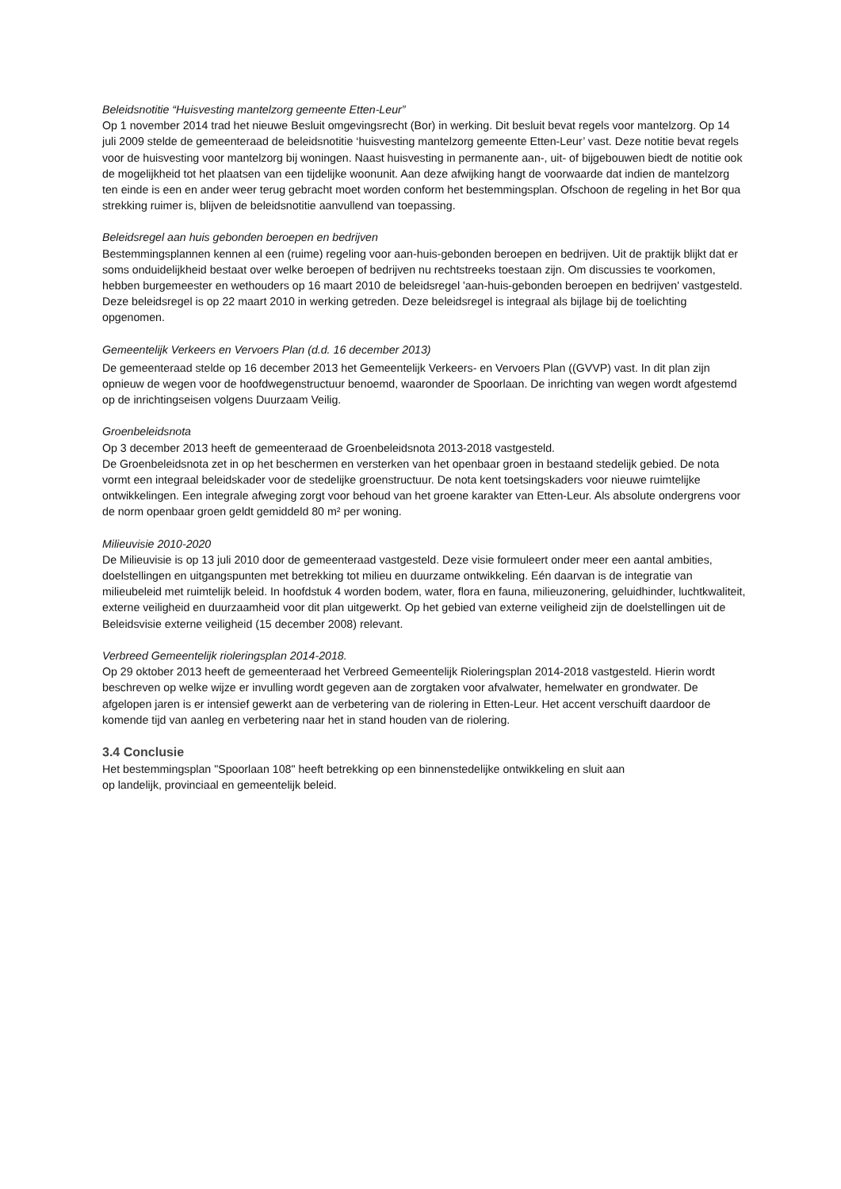Beleidsnotitie “Huisvesting mantelzorg gemeente Etten-Leur”
Op 1 november 2014 trad het nieuwe Besluit omgevingsrecht (Bor) in werking. Dit besluit bevat regels voor mantelzorg. Op 14 juli 2009 stelde de gemeenteraad de beleidsnotitie ‘huisvesting mantelzorg gemeente Etten-Leur’ vast. Deze notitie bevat regels voor de huisvesting voor mantelzorg bij woningen. Naast huisvesting in permanente aan-, uit- of bijgebouwen biedt de notitie ook de mogelijkheid tot het plaatsen van een tijdelijke woonunit. Aan deze afwijking hangt de voorwaarde dat indien de mantelzorg ten einde is een en ander weer terug gebracht moet worden conform het bestemmingsplan. Ofschoon de regeling in het Bor qua strekking ruimer is, blijven de beleidsnotitie aanvullend van toepassing.
Beleidsregel aan huis gebonden beroepen en bedrijven
Bestemmingsplannen kennen al een (ruime) regeling voor aan-huis-gebonden beroepen en bedrijven. Uit de praktijk blijkt dat er soms onduidelijkheid bestaat over welke beroepen of bedrijven nu rechtstreeks toestaan zijn. Om discussies te voorkomen, hebben burgemeester en wethouders op 16 maart 2010 de beleidsregel 'aan-huis-gebonden beroepen en bedrijven' vastgesteld. Deze beleidsregel is op 22 maart 2010 in werking getreden. Deze beleidsregel is integraal als bijlage bij de toelichting opgenomen.
Gemeentelijk Verkeers en Vervoers Plan (d.d. 16 december 2013)
De gemeenteraad stelde op 16 december 2013 het Gemeentelijk Verkeers- en Vervoers Plan ((GVVP) vast. In dit plan zijn opnieuw de wegen voor de hoofdwegenstructuur benoemd, waaronder de Spoorlaan. De inrichting van wegen wordt afgestemd op de inrichtingseisen volgens Duurzaam Veilig.
Groenbeleidsnota
Op 3 december 2013 heeft de gemeenteraad de Groenbeleidsnota 2013-2018 vastgesteld.
De Groenbeleidsnota zet in op het beschermen en versterken van het openbaar groen in bestaand stedelijk gebied. De nota vormt een integraal beleidskader voor de stedelijke groenstructuur. De nota kent toetsingskaders voor nieuwe ruimtelijke ontwikkelingen. Een integrale afweging zorgt voor behoud van het groene karakter van Etten-Leur. Als absolute ondergrens voor de norm openbaar groen geldt gemiddeld 80 m² per woning.
Milieuvisie 2010-2020
De Milieuvisie is op 13 juli 2010 door de gemeenteraad vastgesteld. Deze visie formuleert onder meer een aantal ambities, doelstellingen en uitgangspunten met betrekking tot milieu en duurzame ontwikkeling. Eén daarvan is de integratie van milieubeleid met ruimtelijk beleid. In hoofdstuk 4 worden bodem, water, flora en fauna, milieuzonering, geluidhinder, luchtkwaliteit, externe veiligheid en duurzaamheid voor dit plan uitgewerkt. Op het gebied van externe veiligheid zijn de doelstellingen uit de Beleidsvisie externe veiligheid (15 december 2008) relevant.
Verbreed Gemeentelijk rioleringsplan 2014-2018.
Op 29 oktober 2013 heeft de gemeenteraad het Verbreed Gemeentelijk Rioleringsplan 2014-2018 vastgesteld. Hierin wordt beschreven op welke wijze er invulling wordt gegeven aan de zorgtaken voor afvalwater, hemelwater en grondwater. De afgelopen jaren is er intensief gewerkt aan de verbetering van de riolering in Etten-Leur. Het accent verschuift daardoor de komende tijd van aanleg en verbetering naar het in stand houden van de riolering.
3.4 Conclusie
Het bestemmingsplan "Spoorlaan 108" heeft betrekking op een binnenstedelijke ontwikkeling en sluit aan
op landelijk, provinciaal en gemeentelijk beleid.